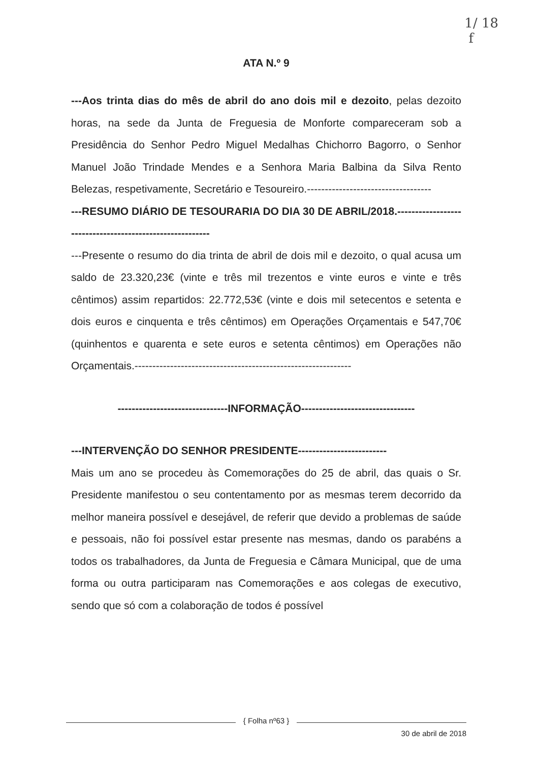1/ 18
f
ATA N.º 9
---Aos trinta dias do mês de abril do ano dois mil e dezoito, pelas dezoito horas, na sede da Junta de Freguesia de Monforte compareceram sob a Presidência do Senhor Pedro Miguel Medalhas Chichorro Bagorro, o Senhor Manuel João Trindade Mendes e a Senhora Maria Balbina da Silva Rento Belezas, respetivamente, Secretário e Tesoureiro.-----------------------------------
---RESUMO DIÁRIO DE TESOURARIA DO DIA 30 DE ABRIL/2018.---------------------------------------------------------
---Presente o resumo do dia trinta de abril de dois mil e dezoito, o qual acusa um saldo de 23.320,23€ (vinte e três mil trezentos e vinte euros e vinte e três cêntimos) assim repartidos: 22.772,53€ (vinte e dois mil setecentos e setenta e dois euros e cinquenta e três cêntimos) em Operações Orçamentais e 547,70€ (quinhentos e quarenta e sete euros e setenta cêntimos) em Operações não Orçamentais.-------------------------------------------------------------
-------------------------------INFORMAÇÃO--------------------------------
---INTERVENÇÃO DO SENHOR PRESIDENTE-------------------------
Mais um ano se procedeu às Comemorações do 25 de abril, das quais o Sr. Presidente manifestou o seu contentamento por as mesmas terem decorrido da melhor maneira possível e desejável, de referir que devido a problemas de saúde e pessoais, não foi possível estar presente nas mesmas, dando os parabéns a todos os trabalhadores, da Junta de Freguesia e Câmara Municipal, que de uma forma ou outra participaram nas Comemorações e aos colegas de executivo, sendo que só com a colaboração de todos é possível
{ Folha nº63 }
30 de abril de 2018